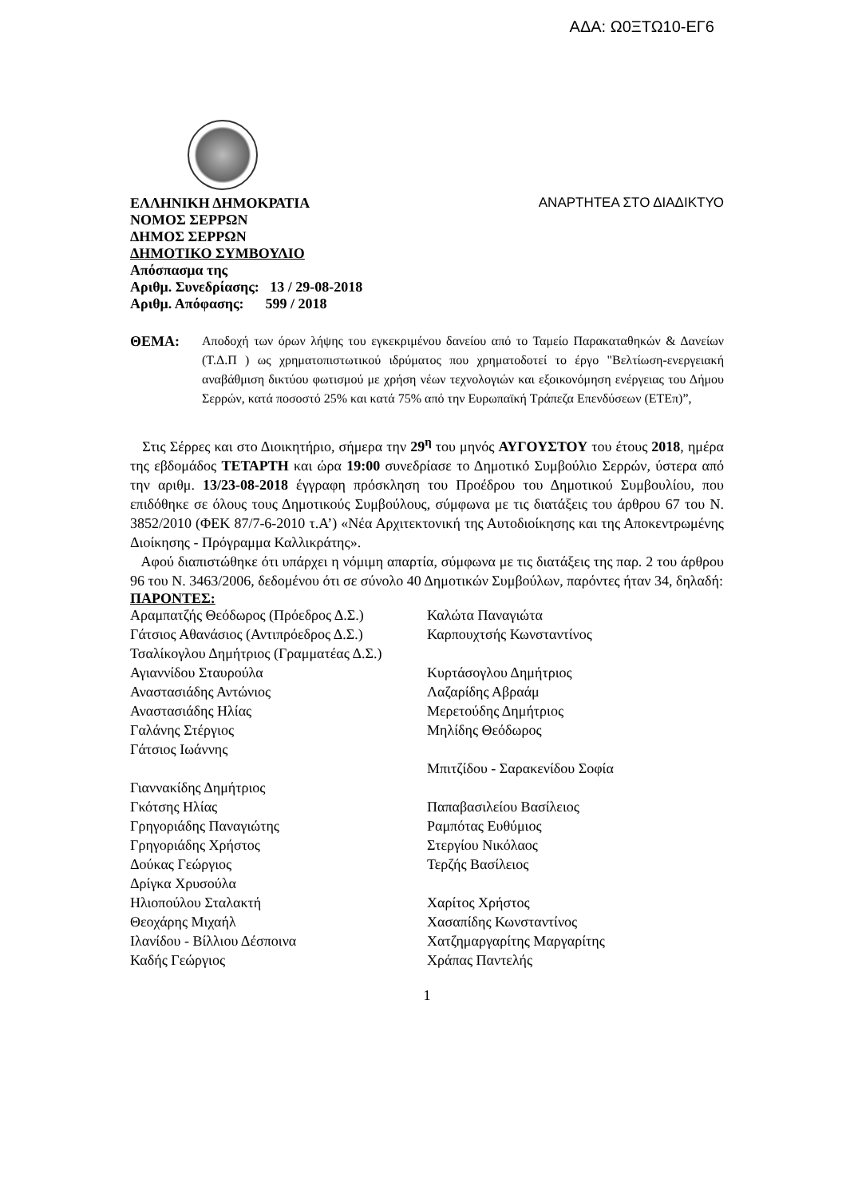ΑΔΑ: Ω0ΞΤΩ10-ΕΓ6
ΕΛΛΗΝΙΚΗ ΔΗΜΟΚΡΑΤΙΑ ΑΝΑΡΤΗΤΕΑ ΣΤΟ ΔΙΑΔΙΚΤΥΟ
ΝΟΜΟΣ ΣΕΡΡΩΝ
ΔΗΜΟΣ ΣΕΡΡΩΝ
ΔΗΜΟΤΙΚΟ ΣΥΜΒΟΥΛΙΟ
Απόσπασμα της
Αριθμ. Συνεδρίασης: 13 / 29-08-2018
Αριθμ. Απόφασης: 599 / 2018
ΘΕΜΑ: Αποδοχή των όρων λήψης του εγκεκριμένου δανείου από το Ταμείο Παρακαταθηκών & Δανείων (Τ.Δ.Π ) ως χρηματοπιστωτικού ιδρύματος που χρηματοδοτεί το έργο "Βελτίωση-ενεργειακή αναβάθμιση δικτύου φωτισμού με χρήση νέων τεχνολογιών και εξοικονόμηση ενέργειας του Δήμου Σερρών, κατά ποσοστό 25% και κατά 75% από την Ευρωπαϊκή Τράπεζα Επενδύσεων (ΕΤΕπ)”,
Στις Σέρρες και στο Διοικητήριο, σήμερα την 29<sup>η</sup> του μηνός ΑΥΓΟΥΣΤΟΥ του έτους 2018, ημέρα της εβδομάδος ΤΕΤΑΡΤΗ και ώρα 19:00 συνεδρίασε το Δημοτικό Συμβούλιο Σερρών, ύστερα από την αριθμ. 13/23-08-2018 έγγραφη πρόσκληση του Προέδρου του Δημοτικού Συμβουλίου, που επιδόθηκε σε όλους τους Δημοτικούς Συμβούλους, σύμφωνα με τις διατάξεις του άρθρου 67 του Ν. 3852/2010 (ΦΕΚ 87/7-6-2010 τ.Α’) «Νέα Αρχιτεκτονική της Αυτοδιοίκησης και της Αποκεντρωμένης Διοίκησης - Πρόγραμμα Καλλικράτης».
Αφού διαπιστώθηκε ότι υπάρχει η νόμιμη απαρτία, σύμφωνα με τις διατάξεις της παρ. 2 του άρθρου 96 του Ν. 3463/2006, δεδομένου ότι σε σύνολο 40 Δημοτικών Συμβούλων, παρόντες ήταν 34, δηλαδή:
ΠΑΡΟΝΤΕΣ:
| Αραμπατζής Θεόδωρος (Πρόεδρος Δ.Σ.) | Καλώτα Παναγιώτα |
| Γάτσιος Αθανάσιος (Αντιπρόεδρος Δ.Σ.) | Καρπουχτσής Κωνσταντίνος |
| Τσαλίκογλου Δημήτριος (Γραμματέας Δ.Σ.) | |
| Αγιαννίδου Σταυρούλα | Κυρτάσογλου Δημήτριος |
| Αναστασιάδης Αντώνιος | Λαζαρίδης Αβραάμ |
| Αναστασιάδης Ηλίας | Μερετούδης Δημήτριος |
| Γαλάνης Στέργιος | Μηλίδης Θεόδωρος |
| Γάτσιος Ιωάννης | |
| | Μπιτζίδου - Σαρακενίδου Σοφία |
| Γιαννακίδης Δημήτριος | |
| Γκότσης Ηλίας | Παπαβασιλείου Βασίλειος |
| Γρηγοριάδης Παναγιώτης | Ραμπότας Ευθύμιος |
| Γρηγοριάδης Χρήστος | Στεργίου Νικόλαος |
| Δούκας Γεώργιος | Τερζής Βασίλειος |
| Δρίγκα Χρυσούλα | |
| Ηλιοπούλου Σταλακτή | Χαρίτος Χρήστος |
| Θεοχάρης Μιχαήλ | Χασαπίδης Κωνσταντίνος |
| Ιλανίδου - Βίλλιου Δέσποινα | Χατζημαργαρίτης Μαργαρίτης |
| Καδής Γεώργιος | Χράπας Παντελής |
1